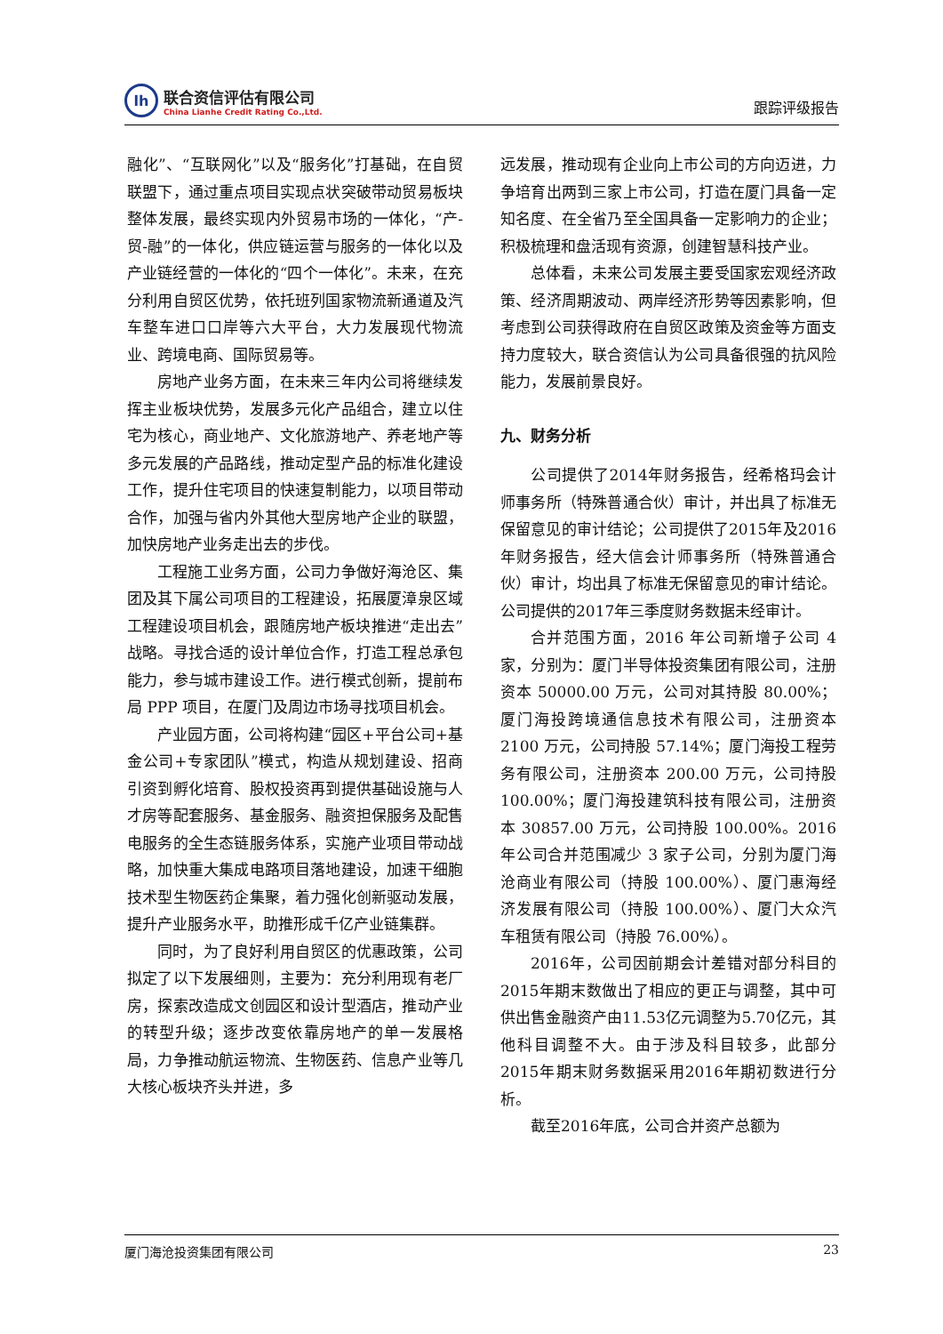lh
联合资信评估有限公司
China Lianhe Credit Rating Co.,Ltd.
跟踪评级报告
融化”、“互联网化”以及“服务化”打基础，在自贸联盟下，通过重点项目实现点状突破带动贸易板块整体发展，最终实现内外贸易市场的一体化，“产-贸-融”的一体化，供应链运营与服务的一体化以及产业链经营的一体化的“四个一体化”。未来，在充分利用自贸区优势，依托班列国家物流新通道及汽车整车进口口岸等六大平台，大力发展现代物流业、跨境电商、国际贸易等。
房地产业务方面，在未来三年内公司将继续发挥主业板块优势，发展多元化产品组合，建立以住宅为核心，商业地产、文化旅游地产、养老地产等多元发展的产品路线，推动定型产品的标准化建设工作，提升住宅项目的快速复制能力，以项目带动合作，加强与省内外其他大型房地产企业的联盟，加快房地产业务走出去的步伐。
工程施工业务方面，公司力争做好海沧区、集团及其下属公司项目的工程建设，拓展厦漳泉区域工程建设项目机会，跟随房地产板块推进“走出去”战略。寻找合适的设计单位合作，打造工程总承包能力，参与城市建设工作。进行模式创新，提前布局 PPP 项目，在厦门及周边市场寻找项目机会。
产业园方面，公司将构建“园区+平台公司+基金公司+专家团队”模式，构造从规划建设、招商引资到孵化培育、股权投资再到提供基础设施与人才房等配套服务、基金服务、融资担保服务及配售电服务的全生态链服务体系，实施产业项目带动战略，加快重大集成电路项目落地建设，加速干细胞技术型生物医药企集聚，着力强化创新驱动发展，提升产业服务水平，助推形成千亿产业链集群。
同时，为了良好利用自贸区的优惠政策，公司拟定了以下发展细则，主要为：充分利用现有老厂房，探索改造成文创园区和设计型酒店，推动产业的转型升级；逐步改变依靠房地产的单一发展格局，力争推动航运物流、生物医药、信息产业等几大核心板块齐头并进，多
远发展，推动现有企业向上市公司的方向迈进，力争培育出两到三家上市公司，打造在厦门具备一定知名度、在全省乃至全国具备一定影响力的企业；积极梳理和盘活现有资源，创建智慧科技产业。
总体看，未来公司发展主要受国家宏观经济政策、经济周期波动、两岸经济形势等因素影响，但考虑到公司获得政府在自贸区政策及资金等方面支持力度较大，联合资信认为公司具备很强的抗风险能力，发展前景良好。
九、财务分析
公司提供了2014年财务报告，经希格玛会计师事务所（特殊普通合伙）审计，并出具了标准无保留意见的审计结论；公司提供了2015年及2016年财务报告，经大信会计师事务所（特殊普通合伙）审计，均出具了标准无保留意见的审计结论。公司提供的2017年三季度财务数据未经审计。
合并范围方面，2016 年公司新增子公司 4 家，分别为：厦门半导体投资集团有限公司，注册资本 50000.00 万元，公司对其持股 80.00%；厦门海投跨境通信息技术有限公司，注册资本 2100 万元，公司持股 57.14%；厦门海投工程劳务有限公司，注册资本 200.00 万元，公司持股 100.00%；厦门海投建筑科技有限公司，注册资本 30857.00 万元，公司持股 100.00%。2016 年公司合并范围减少 3 家子公司，分别为厦门海沧商业有限公司（持股 100.00%）、厦门惠海经济发展有限公司（持股 100.00%）、厦门大众汽车租赁有限公司（持股 76.00%）。
2016年，公司因前期会计差错对部分科目的2015年期末数做出了相应的更正与调整，其中可供出售金融资产由11.53亿元调整为5.70亿元，其他科目调整不大。由于涉及科目较多，此部分2015年期末财务数据采用2016年期初数进行分析。
截至2016年底，公司合并资产总额为
厦门海沧投资集团有限公司 23